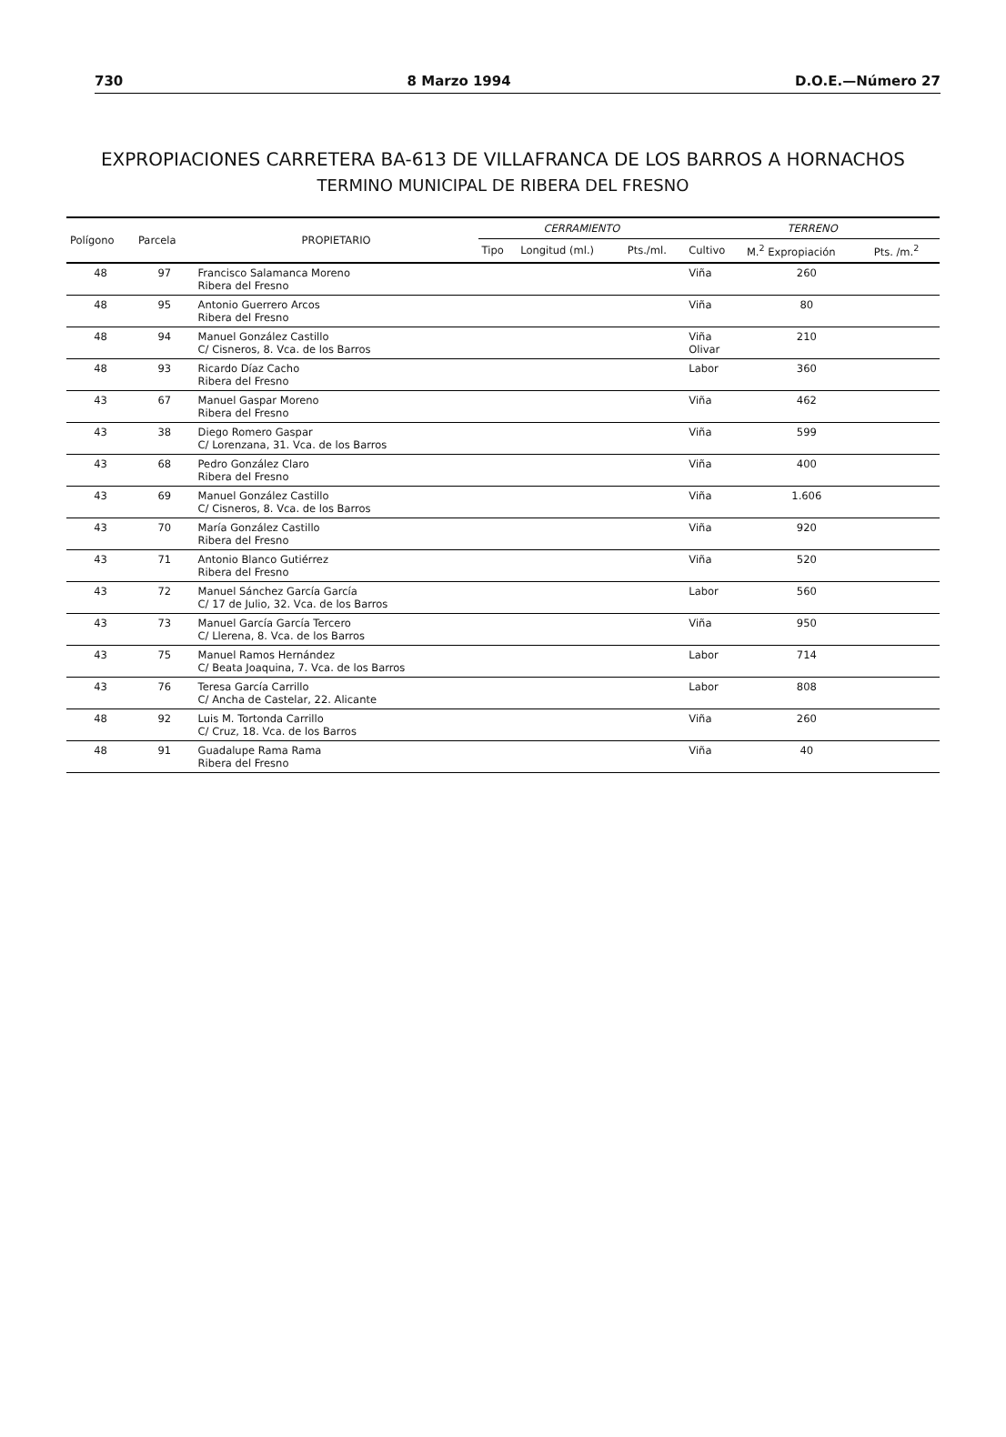730 8 Marzo 1994 D.O.E.—Número 27
EXPROPIACIONES CARRETERA BA-613 DE VILLAFRANCA DE LOS BARROS A HORNACHOS
TERMINO MUNICIPAL DE RIBERA DEL FRESNO
| Polígono | Parcela | PROPIETARIO | CERRAMIENTO | | | TERRENO | | |
| --- | --- | --- | --- | --- | --- | --- | --- | --- |
| | | | Tipo | Longitud (ml.) | Pts./ml. | Cultivo | M.<sup>2</sup> Expropiación | Pts. /m.<sup>2</sup> |
| 48 | 97 | Francisco Salamanca Moreno Ribera del Fresno | | | | Viña | 260 | |
| 48 | 95 | Antonio Guerrero Arcos Ribera del Fresno | | | | Viña | 80 | |
| 48 | 94 | Manuel González Castillo C/ Cisneros, 8. Vca. de los Barros | | | | Viña Olivar | 210 | |
| 48 | 93 | Ricardo Díaz Cacho Ribera del Fresno | | | | Labor | 360 | |
| 43 | 67 | Manuel Gaspar Moreno Ribera del Fresno | | | | Viña | 462 | |
| 43 | 38 | Diego Romero Gaspar C/ Lorenzana, 31. Vca. de los Barros | | | | Viña | 599 | |
| 43 | 68 | Pedro González Claro Ribera del Fresno | | | | Viña | 400 | |
| 43 | 69 | Manuel González Castillo C/ Cisneros, 8. Vca. de los Barros | | | | Viña | 1.606 | |
| 43 | 70 | María González Castillo Ribera del Fresno | | | | Viña | 920 | |
| 43 | 71 | Antonio Blanco Gutiérrez Ribera del Fresno | | | | Viña | 520 | |
| 43 | 72 | Manuel Sánchez García García C/ 17 de Julio, 32. Vca. de los Barros | | | | Labor | 560 | |
| 43 | 73 | Manuel García García Tercero C/ Llerena, 8. Vca. de los Barros | | | | Viña | 950 | |
| 43 | 75 | Manuel Ramos Hernández C/ Beata Joaquina, 7. Vca. de los Barros | | | | Labor | 714 | |
| 43 | 76 | Teresa García Carrillo C/ Ancha de Castelar, 22. Alicante | | | | Labor | 808 | |
| 48 | 92 | Luis M. Tortonda Carrillo C/ Cruz, 18. Vca. de los Barros | | | | Viña | 260 | |
| 48 | 91 | Guadalupe Rama Rama Ribera del Fresno | | | | Viña | 40 | |